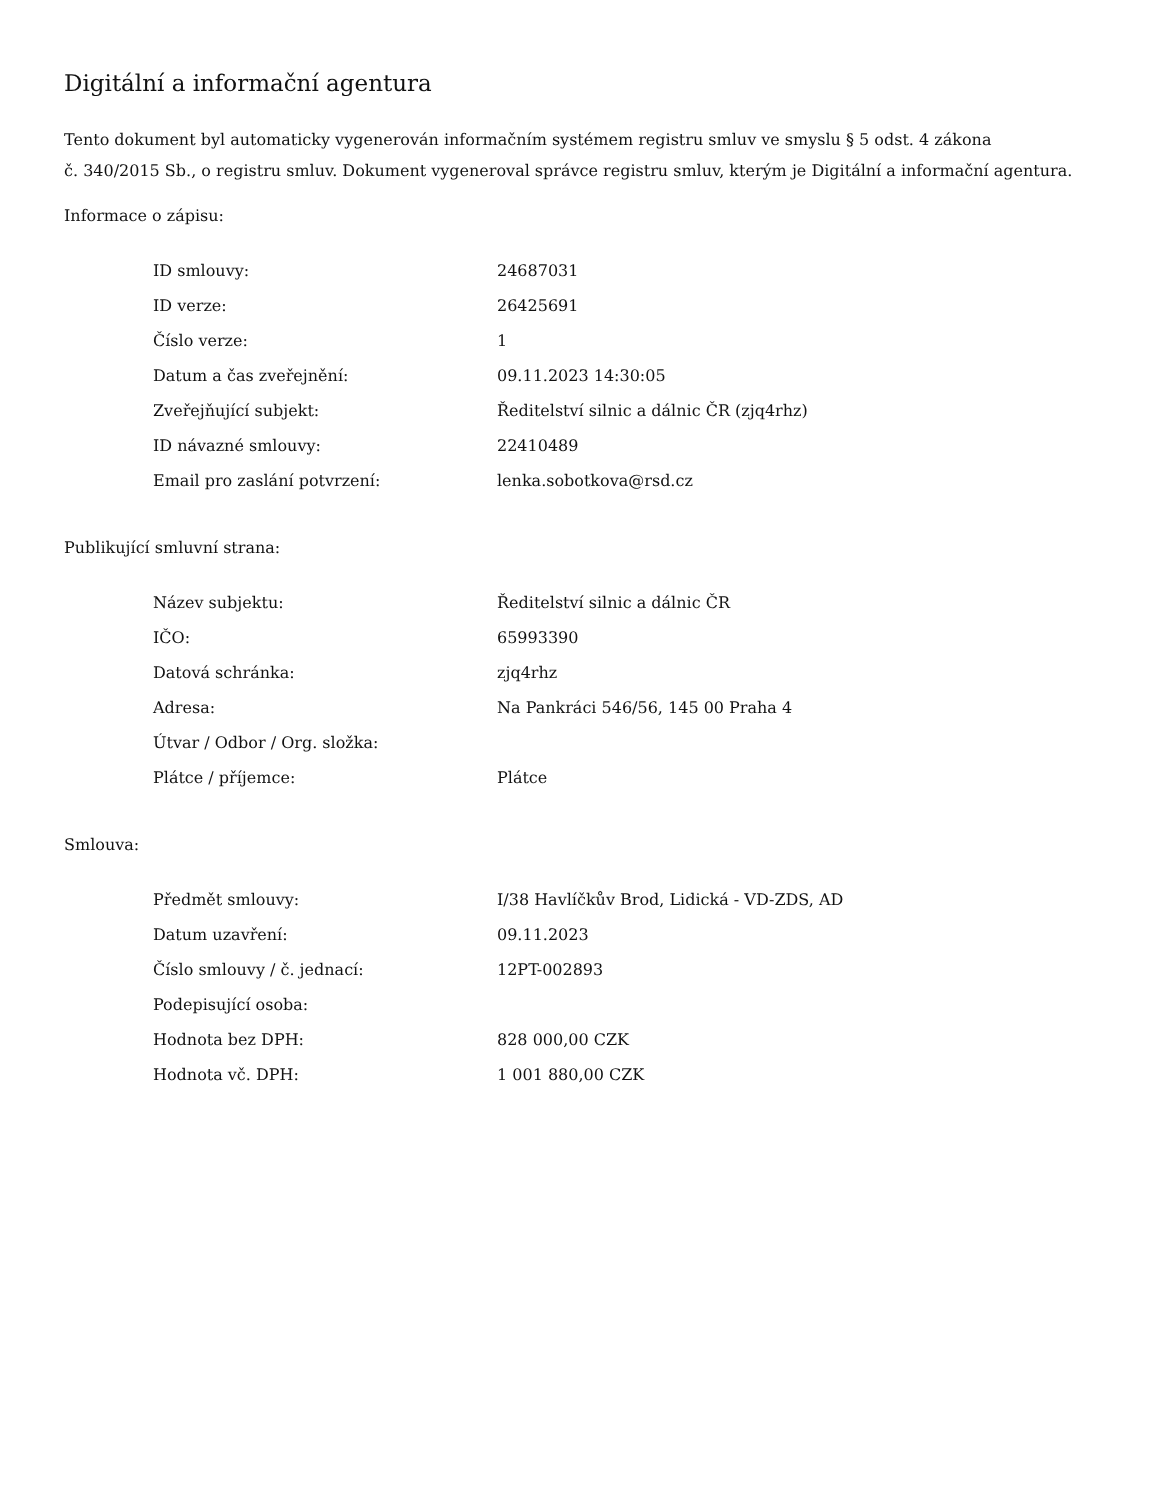Digitální a informační agentura
Tento dokument byl automaticky vygenerován informačním systémem registru smluv ve smyslu § 5 odst. 4 zákona
č. 340/2015 Sb., o registru smluv. Dokument vygeneroval správce registru smluv, kterým je Digitální a informační agentura.
Informace o zápisu:
| ID smlouvy: | 24687031 |
| ID verze: | 26425691 |
| Číslo verze: | 1 |
| Datum a čas zveřejnění: | 09.11.2023 14:30:05 |
| Zveřejňující subjekt: | Ředitelství silnic a dálnic ČR (zjq4rhz) |
| ID návazné smlouvy: | 22410489 |
| Email pro zaslání potvrzení: | lenka.sobotkova@rsd.cz |
Publikující smluvní strana:
| Název subjektu: | Ředitelství silnic a dálnic ČR |
| IČO: | 65993390 |
| Datová schránka: | zjq4rhz |
| Adresa: | Na Pankráci 546/56, 145 00 Praha 4 |
| Útvar / Odbor / Org. složka: | |
| Plátce / příjemce: | Plátce |
Smlouva:
| Předmět smlouvy: | I/38 Havlíčkův Brod, Lidická - VD-ZDS, AD |
| Datum uzavření: | 09.11.2023 |
| Číslo smlouvy / č. jednací: | 12PT-002893 |
| Podepisující osoba: | |
| Hodnota bez DPH: | 828 000,00 CZK |
| Hodnota vč. DPH: | 1 001 880,00 CZK |